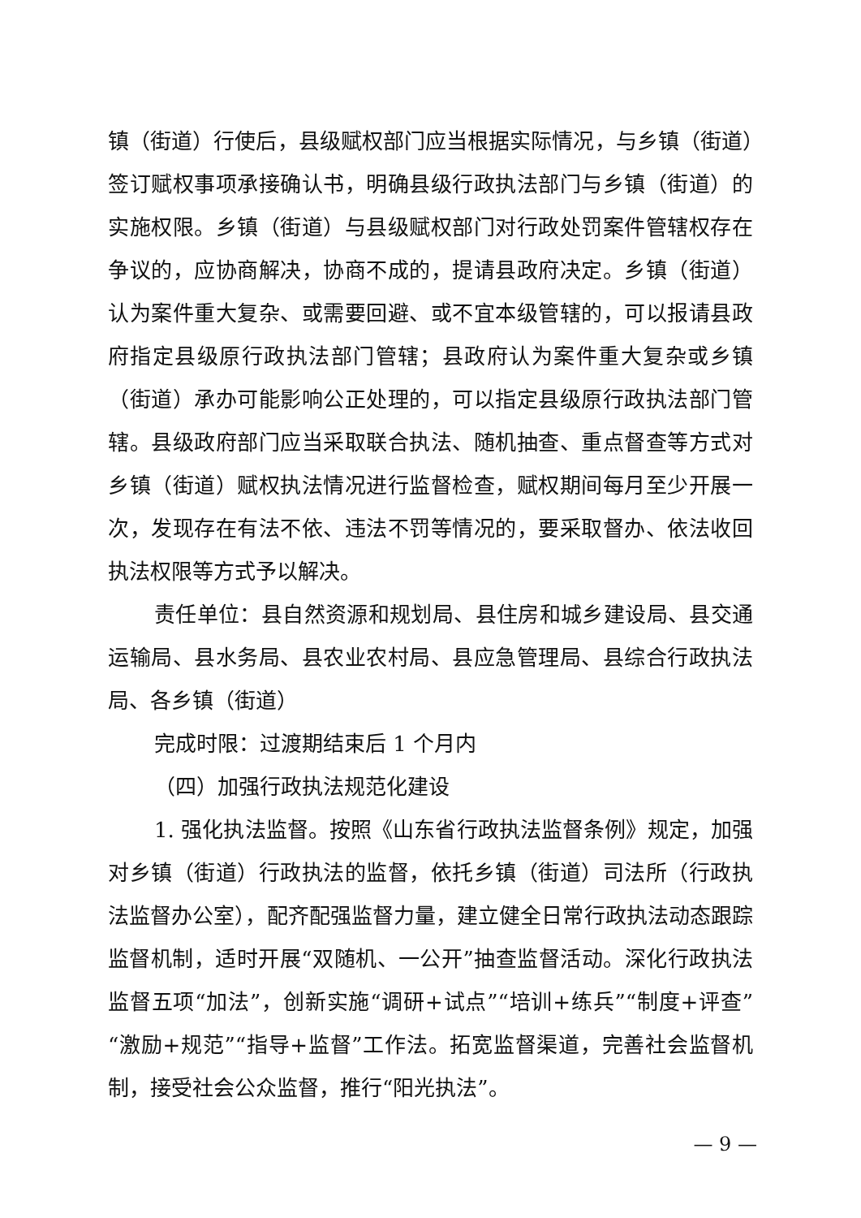镇（街道）行使后，县级赋权部门应当根据实际情况，与乡镇（街道）签订赋权事项承接确认书，明确县级行政执法部门与乡镇（街道）的实施权限。乡镇（街道）与县级赋权部门对行政处罚案件管辖权存在争议的，应协商解决，协商不成的，提请县政府决定。乡镇（街道）认为案件重大复杂、或需要回避、或不宜本级管辖的，可以报请县政府指定县级原行政执法部门管辖；县政府认为案件重大复杂或乡镇（街道）承办可能影响公正处理的，可以指定县级原行政执法部门管辖。县级政府部门应当采取联合执法、随机抽查、重点督查等方式对乡镇（街道）赋权执法情况进行监督检查，赋权期间每月至少开展一次，发现存在有法不依、违法不罚等情况的，要采取督办、依法收回执法权限等方式予以解决。
责任单位：县自然资源和规划局、县住房和城乡建设局、县交通运输局、县水务局、县农业农村局、县应急管理局、县综合行政执法局、各乡镇（街道）
完成时限：过渡期结束后 1 个月内
（四）加强行政执法规范化建设
1. 强化执法监督。按照《山东省行政执法监督条例》规定，加强对乡镇（街道）行政执法的监督，依托乡镇（街道）司法所（行政执法监督办公室），配齐配强监督力量，建立健全日常行政执法动态跟踪监督机制，适时开展“双随机、一公开”抽查监督活动。深化行政执法监督五项“加法”，创新实施“调研+试点”“培训+练兵”“制度+评查”“激励+规范”“指导+监督”工作法。拓宽监督渠道，完善社会监督机制，接受社会公众监督，推行“阳光执法”。
— 9 —